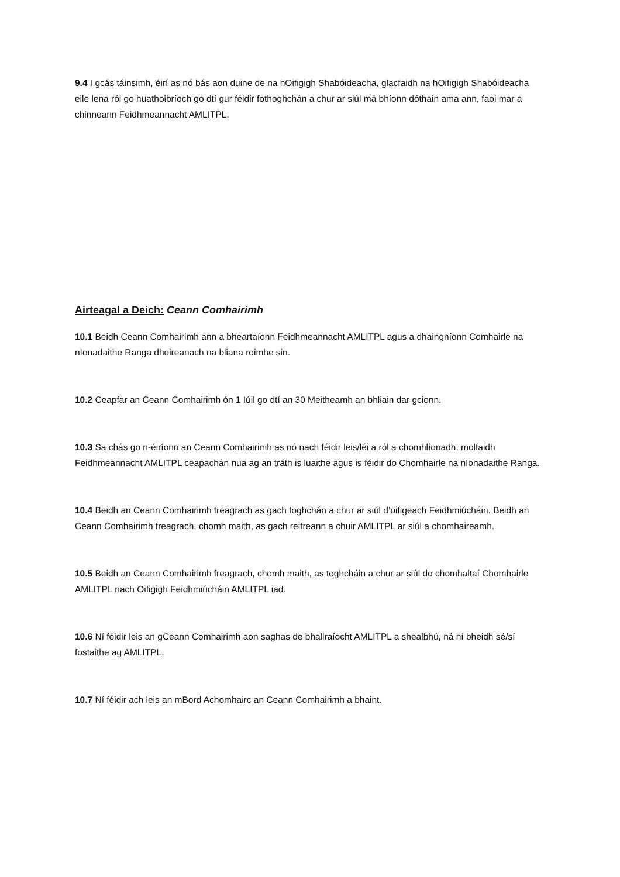9.4 I gcás táinsimh, éirí as nó bás aon duine de na hOifigigh Shabóideacha, glacfaidh na hOifigigh Shabóideacha eile lena ról go huathoibríoch go dtí gur féidir fothoghchán a chur ar siúl má bhíonn dóthain ama ann, faoi mar a chinneann Feidhmeannacht AMLITPL.
Airteagal a Deich: Ceann Comhairimh
10.1 Beidh Ceann Comhairimh ann a bheartaíonn Feidhmeannacht AMLITPL agus a dhaingníonn Comhairle na nIonadaithe Ranga dheireanach na bliana roimhe sin.
10.2 Ceapfar an Ceann Comhairimh ón 1 Iúil go dtí an 30 Meitheamh an bhliain dar gcionn.
10.3 Sa chás go n-éiríonn an Ceann Comhairimh as nó nach féidir leis/léi a ról a chomhlíonadh, molfaidh Feidhmeannacht AMLITPL ceapachán nua ag an tráth is luaithe agus is féidir do Chomhairle na nIonadaithe Ranga.
10.4 Beidh an Ceann Comhairimh freagrach as gach toghchán a chur ar siúl d’oifigeach Feidhmiúcháin. Beidh an Ceann Comhairimh freagrach, chomh maith, as gach reifreann a chuir AMLITPL ar siúl a chomhaireamh.
10.5 Beidh an Ceann Comhairimh freagrach, chomh maith, as toghcháin a chur ar siúl do chomhaltaí Chomhairle AMLITPL nach Oifigigh Feidhmiúcháin AMLITPL iad.
10.6 Ní féidir leis an gCeann Comhairimh aon saghas de bhallraíocht AMLITPL a shealbhú, ná ní bheidh sé/sí fostaithe ag AMLITPL.
10.7 Ní féidir ach leis an mBord Achomhairc an Ceann Comhairimh a bhaint.